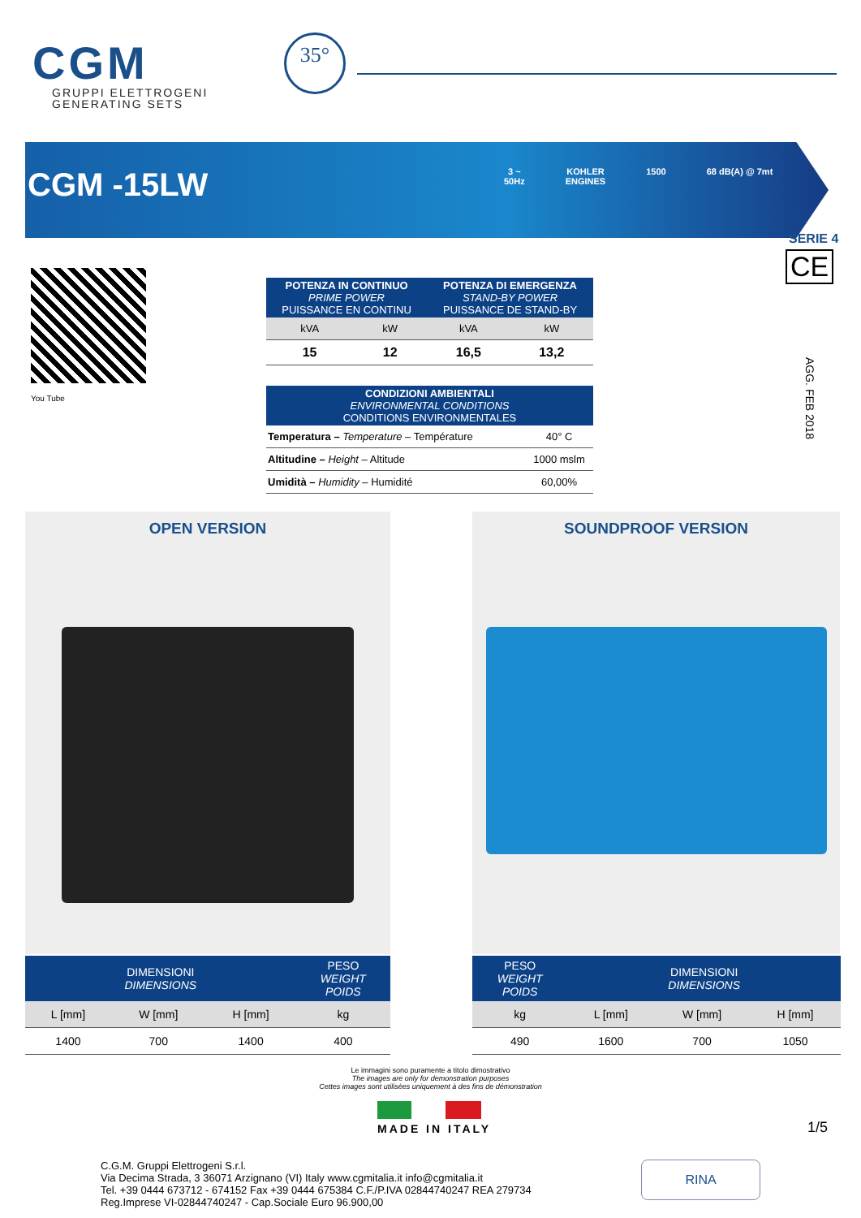CGM
GRUPPI ELETTROGENI
GENERATING SETS
35°
CGM -15LW
3 ~
50Hz
KOHLER
ENGINES
1500 68 dB(A) @ 7mt
SERIE 4
CE
AGG. FEB 2018
You Tube
| POTENZA IN CONTINUO PRIME POWER PUISSANCE EN CONTINU | | POTENZA DI EMERGENZA STAND-BY POWER PUISSANCE DE STAND-BY | |
| --- | --- | --- | --- |
| kVA | kW | kVA | kW |
| 15 | 12 | 16,5 | 13,2 |
| CONDIZIONI AMBIENTALI ENVIRONMENTAL CONDITIONS CONDITIONS ENVIRONMENTALES | |
| --- | --- |
| Temperatura – Temperature – Température | 40° C |
| Altitudine – Height – Altitude | 1000 mslm |
| Umidità – Humidity – Humidité | 60,00% |
OPEN VERSION SOUNDPROOF VERSION
| DIMENSIONI DIMENSIONS | | | PESO WEIGHT POIDS |
| --- | --- | --- | --- |
| L [mm] | W [mm] | H [mm] | kg |
| 1400 | 700 | 1400 | 400 |
| PESO WEIGHT POIDS | DIMENSIONI DIMENSIONS | | |
| --- | --- | --- | --- |
| kg | L [mm] | W [mm] | H [mm] |
| 490 | 1600 | 700 | 1050 |
Le immagini sono puramente a titolo dimostrativo
The images are only for demonstration purposes
Cettes images sont utilisèes uniquement à des fins de démonstration
MADE IN ITALY 1/5
C.G.M. Gruppi Elettrogeni S.r.l.
Via Decima Strada, 3 36071 Arzignano (VI) Italy www.cgmitalia.it info@cgmitalia.it
Tel. +39 0444 673712 - 674152 Fax +39 0444 675384 C.F./P.IVA 02844740247 REA 279734
Reg.Imprese VI-02844740247 - Cap.Sociale Euro 96.900,00
RINA